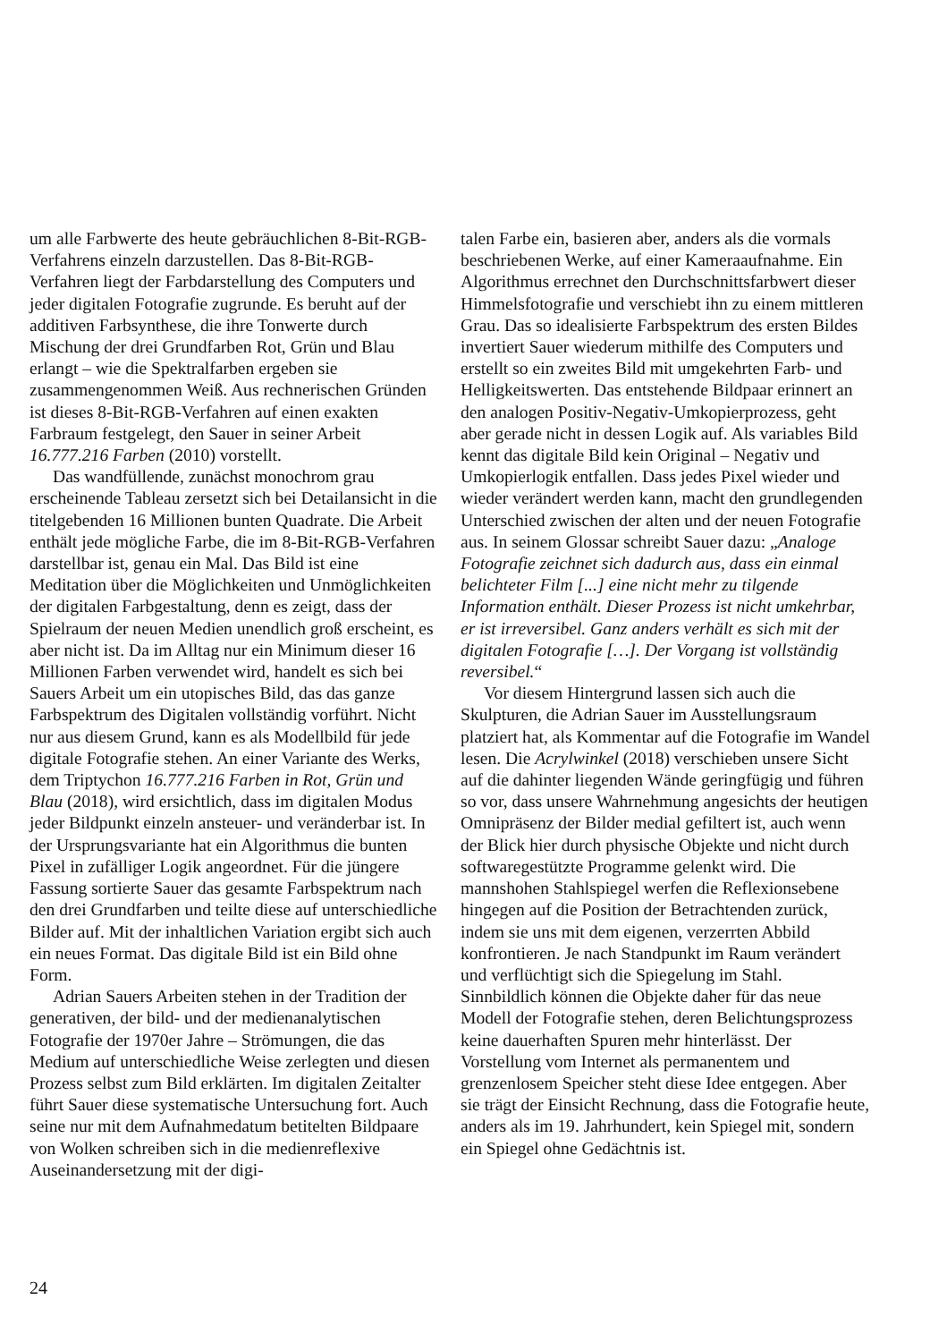um alle Farbwerte des heute gebräuchlichen 8-Bit-RGB-Verfahrens einzeln darzustellen. Das 8-Bit-RGB-Verfahren liegt der Farbdarstellung des Computers und jeder digitalen Fotografie zugrunde. Es beruht auf der additiven Farbsynthese, die ihre Tonwerte durch Mischung der drei Grundfarben Rot, Grün und Blau erlangt – wie die Spektralfarben ergeben sie zusammengenommen Weiß. Aus rechnerischen Gründen ist dieses 8-Bit-RGB-Verfahren auf einen exakten Farbraum festgelegt, den Sauer in seiner Arbeit 16.777.216 Farben (2010) vorstellt.
Das wandfüllende, zunächst monochrom grau erscheinende Tableau zersetzt sich bei Detailansicht in die titelgebenden 16 Millionen bunten Quadrate. Die Arbeit enthält jede mögliche Farbe, die im 8-Bit-RGB-Verfahren darstellbar ist, genau ein Mal. Das Bild ist eine Meditation über die Möglichkeiten und Unmöglichkeiten der digitalen Farbgestaltung, denn es zeigt, dass der Spielraum der neuen Medien unendlich groß erscheint, es aber nicht ist. Da im Alltag nur ein Minimum dieser 16 Millionen Farben verwendet wird, handelt es sich bei Sauers Arbeit um ein utopisches Bild, das das ganze Farbspektrum des Digitalen vollständig vorführt. Nicht nur aus diesem Grund, kann es als Modellbild für jede digitale Fotografie stehen. An einer Variante des Werks, dem Triptychon 16.777.216 Farben in Rot, Grün und Blau (2018), wird ersichtlich, dass im digitalen Modus jeder Bildpunkt einzeln ansteuer- und veränderbar ist. In der Ursprungsvariante hat ein Algorithmus die bunten Pixel in zufälliger Logik angeordnet. Für die jüngere Fassung sortierte Sauer das gesamte Farbspektrum nach den drei Grundfarben und teilte diese auf unterschiedliche Bilder auf. Mit der inhaltlichen Variation ergibt sich auch ein neues Format. Das digitale Bild ist ein Bild ohne Form.
Adrian Sauers Arbeiten stehen in der Tradition der generativen, der bild- und der medienanalytischen Fotografie der 1970er Jahre – Strömungen, die das Medium auf unterschiedliche Weise zerlegten und diesen Prozess selbst zum Bild erklärten. Im digitalen Zeitalter führt Sauer diese systematische Untersuchung fort. Auch seine nur mit dem Aufnahmedatum betitelten Bildpaare von Wolken schreiben sich in die medienreflexive Auseinandersetzung mit der digi-
talen Farbe ein, basieren aber, anders als die vormals beschriebenen Werke, auf einer Kameraaufnahme. Ein Algorithmus errechnet den Durchschnittsfarbwert dieser Himmelsfotografie und verschiebt ihn zu einem mittleren Grau. Das so idealisierte Farbspektrum des ersten Bildes invertiert Sauer wiederum mithilfe des Computers und erstellt so ein zweites Bild mit umgekehrten Farb- und Helligkeitswerten. Das entstehende Bildpaar erinnert an den analogen Positiv-Negativ-Umkopierprozess, geht aber gerade nicht in dessen Logik auf. Als variables Bild kennt das digitale Bild kein Original – Negativ und Umkopierlogik entfallen. Dass jedes Pixel wieder und wieder verändert werden kann, macht den grundlegenden Unterschied zwischen der alten und der neuen Fotografie aus. In seinem Glossar schreibt Sauer dazu: „Analoge Fotografie zeichnet sich dadurch aus, dass ein einmal belichteter Film [...] eine nicht mehr zu tilgende Information enthält. Dieser Prozess ist nicht umkehrbar, er ist irreversibel. Ganz anders verhält es sich mit der digitalen Fotografie […]. Der Vorgang ist vollständig reversibel.“
Vor diesem Hintergrund lassen sich auch die Skulpturen, die Adrian Sauer im Ausstellungsraum platziert hat, als Kommentar auf die Fotografie im Wandel lesen. Die Acrylwinkel (2018) verschieben unsere Sicht auf die dahinter liegenden Wände geringfügig und führen so vor, dass unsere Wahrnehmung angesichts der heutigen Omnipräsenz der Bilder medial gefiltert ist, auch wenn der Blick hier durch physische Objekte und nicht durch softwaregestützte Programme gelenkt wird. Die mannshohen Stahlspiegel werfen die Reflexionsebene hingegen auf die Position der Betrachtenden zurück, indem sie uns mit dem eigenen, verzerrten Abbild konfrontieren. Je nach Standpunkt im Raum verändert und verflüchtigt sich die Spiegelung im Stahl. Sinnbildlich können die Objekte daher für das neue Modell der Fotografie stehen, deren Belichtungsprozess keine dauerhaften Spuren mehr hinterlässt. Der Vorstellung vom Internet als permanentem und grenzenlosem Speicher steht diese Idee entgegen. Aber sie trägt der Einsicht Rechnung, dass die Fotografie heute, anders als im 19. Jahrhundert, kein Spiegel mit, sondern ein Spiegel ohne Gedächtnis ist.
24